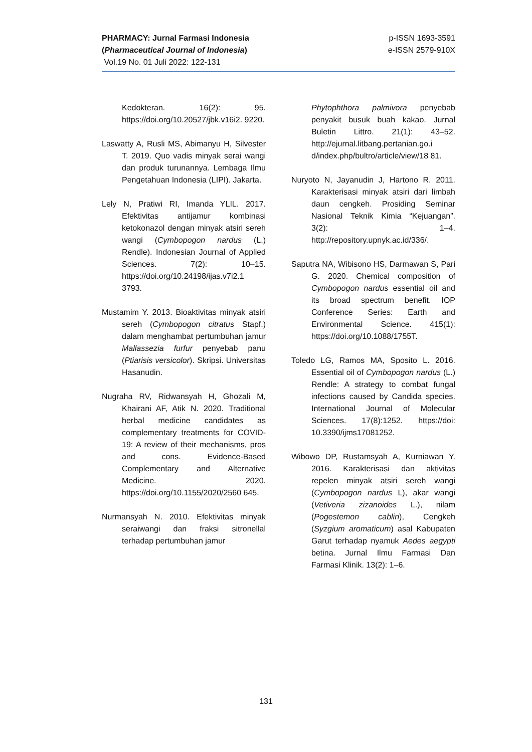PHARMACY: Jurnal Farmasi Indonesia
(Pharmaceutical Journal of Indonesia)
Vol.19 No. 01 Juli 2022: 122-131
p-ISSN 1693-3591
e-ISSN 2579-910X
Kedokteran. 16(2): 95. https://doi.org/10.20527/jbk.v16i2. 9220.
Laswatty A, Rusli MS, Abimanyu H, Silvester T. 2019. Quo vadis minyak serai wangi dan produk turunannya. Lembaga Ilmu Pengetahuan Indonesia (LIPI). Jakarta.
Lely N, Pratiwi RI, Imanda YLIL. 2017. Efektivitas antijamur kombinasi ketokonazol dengan minyak atsiri sereh wangi (Cymbopogon nardus (L.) Rendle). Indonesian Journal of Applied Sciences. 7(2): 10–15. https://doi.org/10.24198/ijas.v7i2.1 3793.
Mustamim Y. 2013. Bioaktivitas minyak atsiri sereh (Cymbopogon citratus Stapf.) dalam menghambat pertumbuhan jamur Mallassezia furfur penyebab panu (Ptiarisis versicolor). Skripsi. Universitas Hasanudin.
Nugraha RV, Ridwansyah H, Ghozali M, Khairani AF, Atik N. 2020. Traditional herbal medicine candidates as complementary treatments for COVID-19: A review of their mechanisms, pros and cons. Evidence-Based Complementary and Alternative Medicine. 2020. https://doi.org/10.1155/2020/2560 645.
Nurmansyah N. 2010. Efektivitas minyak seraiwangi dan fraksi sitronellal terhadap pertumbuhan jamur
Phytophthora palmivora penyebab penyakit busuk buah kakao. Jurnal Buletin Littro. 21(1): 43–52. http://ejurnal.litbang.pertanian.go.i d/index.php/bultro/article/view/18 81.
Nuryoto N, Jayanudin J, Hartono R. 2011. Karakterisasi minyak atsiri dari limbah daun cengkeh. Prosiding Seminar Nasional Teknik Kimia “Kejuangan”. 3(2): 1–4. http://repository.upnyk.ac.id/336/.
Saputra NA, Wibisono HS, Darmawan S, Pari G. 2020. Chemical composition of Cymbopogon nardus essential oil and its broad spectrum benefit. IOP Conference Series: Earth and Environmental Science. 415(1): https://doi.org/10.1088/1755T.
Toledo LG, Ramos MA, Sposito L. 2016. Essential oil of Cymbopogon nardus (L.) Rendle: A strategy to combat fungal infections caused by Candida species. International Journal of Molecular Sciences. 17(8):1252. https://doi: 10.3390/ijms17081252.
Wibowo DP, Rustamsyah A, Kurniawan Y. 2016. Karakterisasi dan aktivitas repelen minyak atsiri sereh wangi (Cymbopogon nardus L), akar wangi (Vetiveria zizanoides L.), nilam (Pogestemon cablin), Cengkeh (Syzgium aromaticum) asal Kabupaten Garut terhadap nyamuk Aedes aegypti betina. Jurnal Ilmu Farmasi Dan Farmasi Klinik. 13(2): 1–6.
131